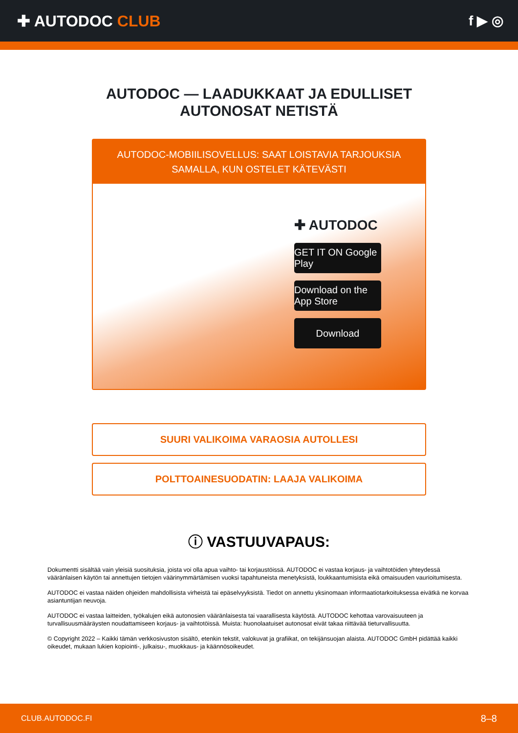✚ AUTODOC CLUB f ▶ ◎
AUTODOC — LAADUKKAAT JA EDULLISET
AUTONOSAT NETISTÄ
AUTODOC-MOBIILISOVELLUS: SAAT LOISTAVIA TARJOUKSIA SAMALLA, KUN OSTELET KÄTEVÄSTI
✚ AUTODOC
GET IT ON Google Play
Download on the App Store
Download
SUURI VALIKOIMA VARAOSIA AUTOLLESI
POLTTOAINESUODATIN: LAAJA VALIKOIMA
ⓘ VASTUUVAPAUS:
Dokumentti sisältää vain yleisiä suosituksia, joista voi olla apua vaihto- tai korjaustöissä. AUTODOC ei vastaa korjaus- ja vaihtotöiden yhteydessä vääränlaisen käytön tai annettujen tietojen väärinymmärtämisen vuoksi tapahtuneista menetyksistä, loukkaantumisista eikä omaisuuden vaurioitumisesta.
AUTODOC ei vastaa näiden ohjeiden mahdollisista virheistä tai epäselvyyksistä. Tiedot on annettu yksinomaan informaatiotarkoituksessa eivätkä ne korvaa asiantuntijan neuvoja.
AUTODOC ei vastaa laitteiden, työkalujen eikä autonosien vääränlaisesta tai vaarallisesta käytöstä. AUTODOC kehottaa varovaisuuteen ja turvallisuusmääräysten noudattamiseen korjaus- ja vaihtotöissä. Muista: huonolaatuiset autonosat eivät takaa riittävää tieturvallisuutta.
© Copyright 2022 – Kaikki tämän verkkosivuston sisältö, etenkin tekstit, valokuvat ja grafiikat, on tekijänsuojan alaista. AUTODOC GmbH pidättää kaikki oikeudet, mukaan lukien kopiointi-, julkaisu-, muokkaus- ja käännösoikeudet.
CLUB.AUTODOC.FI 8–8